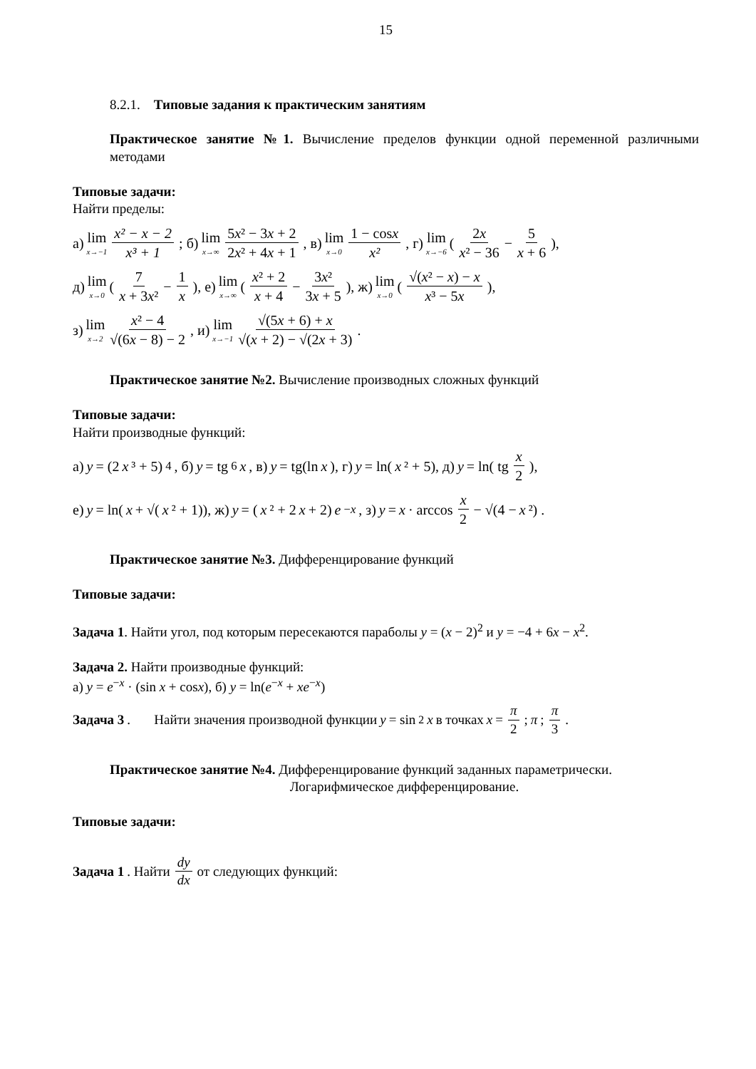15
8.2.1. Типовые задания к практическим занятиям
Практическое занятие №1. Вычисление пределов функции одной переменной различными методами
Типовые задачи:
Найти пределы:
а) lim x→−1 x² − x − 2 x³ + 1; б) lim x→∞ 5x² − 3x + 2 2x² + 4x + 1, в) lim x→0 1 − cosx x², г) lim x→−6 (2x x² − 36 − 5 x + 6),
д) lim x→0 (7 x + 3x² − 1 x), е) lim x→∞ (x² + 2 x + 4 − 3x² 3x + 5), ж) lim x→0 (√(x² − x) − x x³ − 5x),
з) lim x→2 x² − 4 √(6x − 8) − 2, и) lim x→−1 √(5x + 6) + x √(x + 2) − √(2x + 3).
Практическое занятие №2. Вычисление производных сложных функций
Типовые задачи:
Найти производные функций:
а) y = (2 x ³ + 5)<sup>4</sup>, б) y = tg<sup>6</sup> x, в) y = tg(ln x), г) y = ln(x ² + 5), д) y = ln( tg x 2),
е) y = ln(x + √(x ² + 1)), ж) y = (x ² + 2 x + 2) e<sup>−x</sup>, з) y = x · arccos x 2 − √(4 − x ²) .
Практическое занятие №3. Дифференцирование функций
Типовые задачи:
Задача 1. Найти угол, под которым пересекаются параболы y = (x − 2)<sup>2</sup> и y = −4 + 6x − x<sup>2</sup>.
Задача 2. Найти производные функций:
а) y = e<sup>−x</sup> · (sin x + cosx), б) y = ln(e<sup>−x</sup> + xe<sup>−x</sup>)
Задача 3. Найти значения производной функции y = sin<sup>2</sup> x в точках x = π 2; π; π 3.
Практическое занятие №4. Дифференцирование функций заданных параметрически.
Логарифмическое дифференцирование.
Типовые задачи:
Задача 1. Найти dy dx от следующих функций: